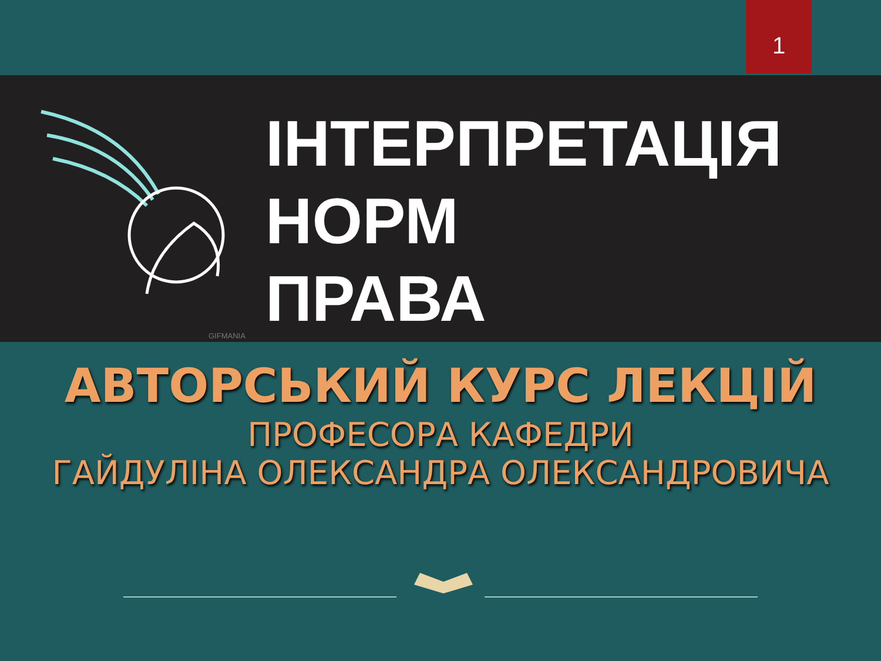1
ІНТЕРПРЕТАЦІЯ
НОРМ
ПРАВА
GIFMANIA
АВТОРСЬКИЙ КУРС ЛЕКЦІЙ
ПРОФЕСОРА КАФЕДРИ
ГАЙДУЛІНА ОЛЕКСАНДРА ОЛЕКСАНДРОВИЧА